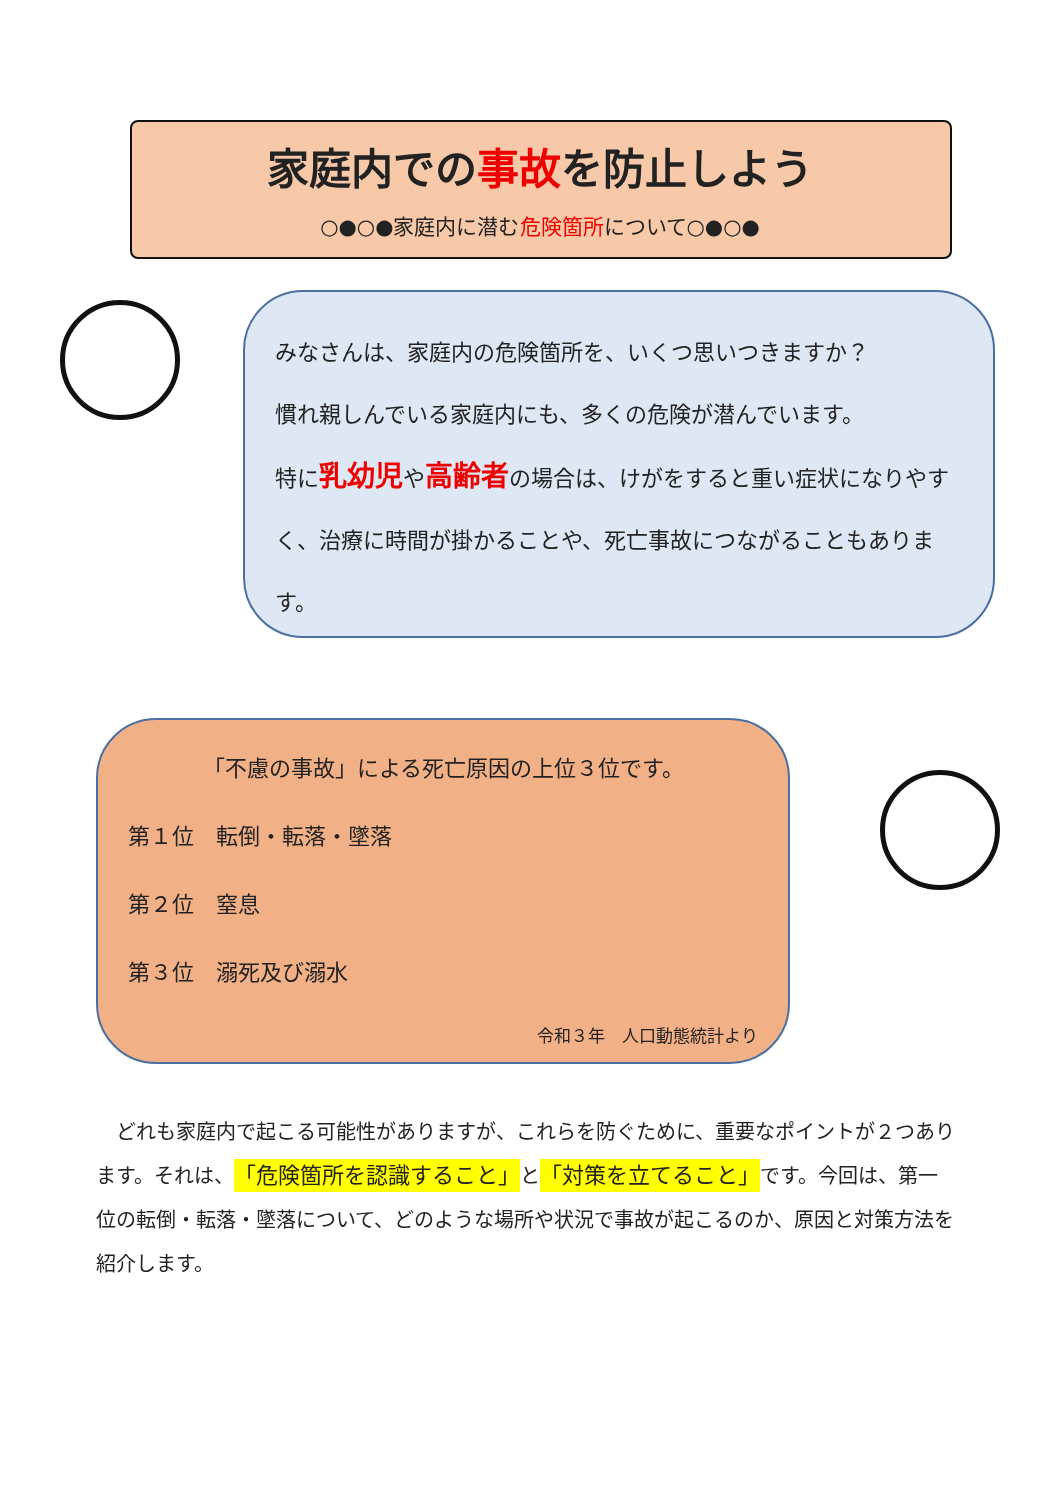家庭内での事故を防止しよう
○●○●家庭内に潜む危険箇所について○●○●
みなさんは、家庭内の危険箇所を、いくつ思いつきますか？
慣れ親しんでいる家庭内にも、多くの危険が潜んでいます。
特に乳幼児や高齢者の場合は、けがをすると重い症状になりやすく、治療に時間が掛かることや、死亡事故につながることもあります。
「不慮の事故」による死亡原因の上位３位です。
第１位　転倒・転落・墜落
第２位　窒息
第３位　溺死及び溺水
令和３年　人口動態統計より
　どれも家庭内で起こる可能性がありますが、これらを防ぐために、重要なポイントが２つあります。それは、「危険箇所を認識すること」と「対策を立てること」です。今回は、第一位の転倒・転落・墜落について、どのような場所や状況で事故が起こるのか、原因と対策方法を紹介します。